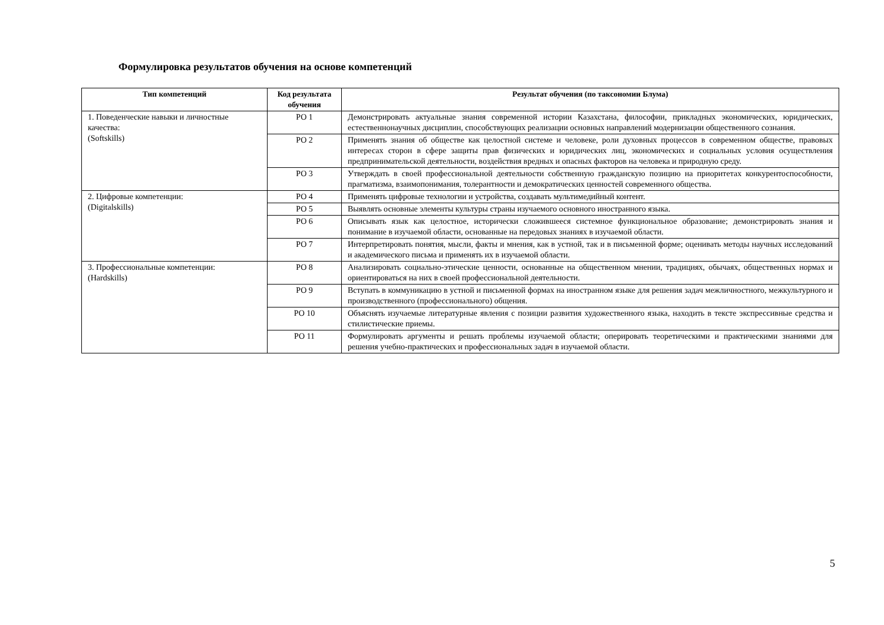Формулировка результатов обучения на основе компетенций
| Тип компетенций | Код результата обучения | Результат обучения (по таксономии Блума) |
| --- | --- | --- |
| 1. Поведенческие навыки и личностные качества: (Softskills) | РО 1 | Демонстрировать актуальные знания современной истории Казахстана, философии, прикладных экономических, юридических, естественнонаучных дисциплин, способствующих реализации основных направлений модернизации общественного сознания. |
| | РО 2 | Применять знания об обществе как целостной системе и человеке, роли духовных процессов в современном обществе, правовых интересах сторон в сфере защиты прав физических и юридических лиц, экономических и социальных условия осуществления предпринимательской деятельности, воздействия вредных и опасных факторов на человека и природную среду. |
| | РО 3 | Утверждать в своей профессиональной деятельности собственную гражданскую позицию на приоритетах конкурентоспособности, прагматизма, взаимопонимания, толерантности и демократических ценностей современного общества. |
| 2. Цифровые компетенции: (Digitalskills) | РО 4 | Применять цифровые технологии и устройства, создавать мультимедийный контент. |
| | РО 5 | Выявлять основные элементы культуры страны изучаемого основного иностранного языка. |
| | РО 6 | Описывать язык как целостное, исторически сложившееся системное функциональное образование; демонстрировать знания и понимание в изучаемой области, основанные на передовых знаниях в изучаемой области. |
| | РО 7 | Интерпретировать понятия, мысли, факты и мнения, как в устной, так и в письменной форме; оценивать методы научных исследований и академического письма и применять их в изучаемой области. |
| 3. Профессиональные компетенции: (Hardskills) | РО 8 | Анализировать социально-этические ценности, основанные на общественном мнении, традициях, обычаях, общественных нормах и ориентироваться на них в своей профессиональной деятельности. |
| | РО 9 | Вступать в коммуникацию в устной и письменной формах на иностранном языке для решения задач межличностного, межкультурного и производственного (профессионального) общения. |
| | РО 10 | Объяснять изучаемые литературные явления с позиции развития художественного языка, находить в тексте экспрессивные средства и стилистические приемы. |
| | РО 11 | Формулировать аргументы и решать проблемы изучаемой области; оперировать теоретическими и практическими знаниями для решения учебно-практических и профессиональных задач в изучаемой области. |
5